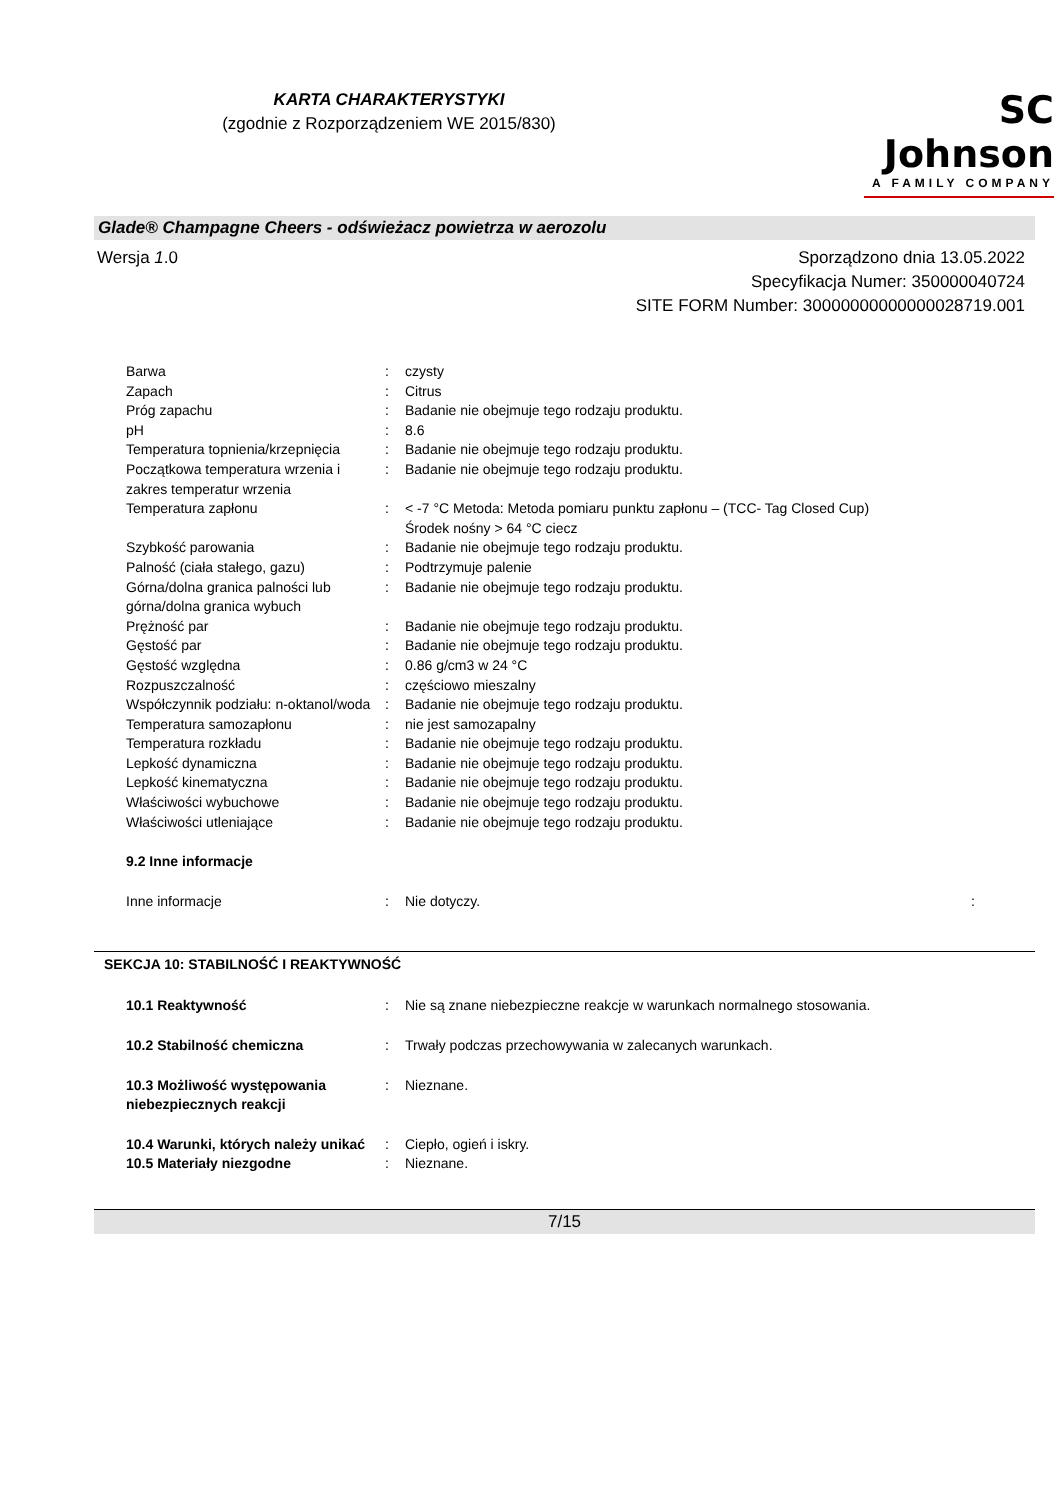KARTA CHARAKTERYSTYKI
(zgodnie z Rozporządzeniem WE 2015/830)
SC Johnson
A FAMILY COMPANY
Glade® Champagne Cheers - odświeżacz powietrza w aerozolu
Wersja 1.0 Sporządzono dnia 13.05.2022
Specyfikacja Numer: 350000040724
SITE FORM Number: 30000000000000028719.001
| Barwa | : | czysty |
| Zapach | : | Citrus |
| Próg zapachu | : | Badanie nie obejmuje tego rodzaju produktu. |
| pH | : | 8.6 |
| Temperatura topnienia/krzepnięcia | : | Badanie nie obejmuje tego rodzaju produktu. |
| Początkowa temperatura wrzenia i zakres temperatur wrzenia | : | Badanie nie obejmuje tego rodzaju produktu. |
| Temperatura zapłonu | : | < -7 °C Metoda: Metoda pomiaru punktu zapłonu – (TCC- Tag Closed Cup) Środek nośny > 64 °C ciecz |
| Szybkość parowania | : | Badanie nie obejmuje tego rodzaju produktu. |
| Palność (ciała stałego, gazu) | : | Podtrzymuje palenie |
| Górna/dolna granica palności lub górna/dolna granica wybuch | : | Badanie nie obejmuje tego rodzaju produktu. |
| Prężność par | : | Badanie nie obejmuje tego rodzaju produktu. |
| Gęstość par | : | Badanie nie obejmuje tego rodzaju produktu. |
| Gęstość względna | : | 0.86 g/cm3 w 24 °C |
| Rozpuszczalność | : | częściowo mieszalny |
| Współczynnik podziału: n-oktanol/woda | : | Badanie nie obejmuje tego rodzaju produktu. |
| Temperatura samozapłonu | : | nie jest samozapalny |
| Temperatura rozkładu | : | Badanie nie obejmuje tego rodzaju produktu. |
| Lepkość dynamiczna | : | Badanie nie obejmuje tego rodzaju produktu. |
| Lepkość kinematyczna | : | Badanie nie obejmuje tego rodzaju produktu. |
| Właściwości wybuchowe | : | Badanie nie obejmuje tego rodzaju produktu. |
| Właściwości utleniające | : | Badanie nie obejmuje tego rodzaju produktu. |
| 9.2 Inne informacje | | |
| Inne informacje | : | Nie dotyczy. : |
SEKCJA 10: STABILNOŚĆ I REAKTYWNOŚĆ
| 10.1 Reaktywność | : | Nie są znane niebezpieczne reakcje w warunkach normalnego stosowania. |
| 10.2 Stabilność chemiczna | : | Trwały podczas przechowywania w zalecanych warunkach. |
| 10.3 Możliwość występowania niebezpiecznych reakcji | : | Nieznane. |
| 10.4 Warunki, których należy unikać | : | Ciepło, ogień i iskry. |
| 10.5 Materiały niezgodne | : | Nieznane. |
7/15